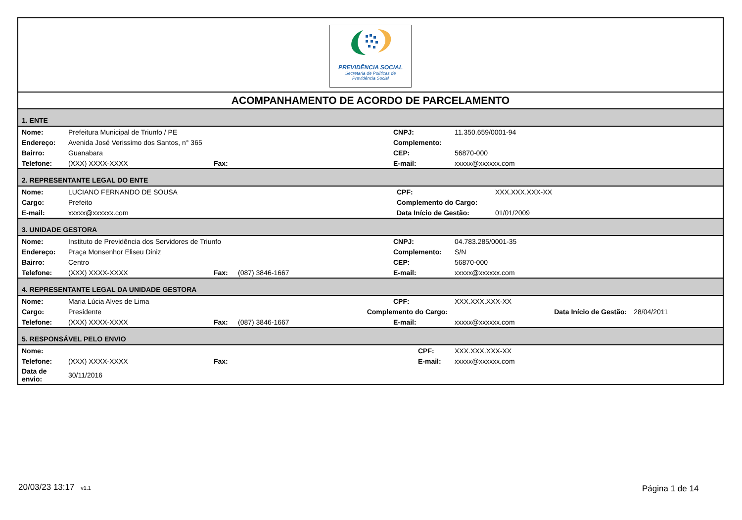PREVIDÊNCIA SOCIAL
Secretaria de Políticas de
Previdência Social
ACOMPANHAMENTO DE ACORDO DE PARCELAMENTO
1. ENTE
| Nome: | Prefeitura Municipal de Triunfo / PE | | | CNPJ: | 11.350.659/0001-94 |
| Endereço: | Avenida José Verissimo dos Santos, n° 365 | | | Complemento: | |
| Bairro: | Guanabara | | | CEP: | 56870-000 |
| Telefone: | (XXX) XXXX-XXXX | Fax: | | E-mail: | xxxxx@xxxxxx.com |
2. REPRESENTANTE LEGAL DO ENTE
| Nome: | LUCIANO FERNANDO DE SOUSA | CPF: | XXX.XXX.XXX-XX |
| Cargo: | Prefeito | Complemento do Cargo: | |
| E-mail: | xxxxx@xxxxxx.com | Data Início de Gestão: | 01/01/2009 |
3. UNIDADE GESTORA
| Nome: | Instituto de Previdência dos Servidores de Triunfo | | | CNPJ: | 04.783.285/0001-35 |
| Endereço: | Praça Monsenhor Eliseu Diniz | | | Complemento: | S/N |
| Bairro: | Centro | | | CEP: | 56870-000 |
| Telefone: | (XXX) XXXX-XXXX | Fax: | (087) 3846-1667 | E-mail: | xxxxx@xxxxxx.com |
4. REPRESENTANTE LEGAL DA UNIDADE GESTORA
| Nome: | Maria Lúcia Alves de Lima | | | CPF: | XXX.XXX.XXX-XX | | |
| Cargo: | Presidente | | Complemento do Cargo: | | | Data Início de Gestão: | 28/04/2011 |
| Telefone: | (XXX) XXXX-XXXX | Fax: | (087) 3846-1667 | E-mail: | xxxxx@xxxxxx.com | | |
5. RESPONSÁVEL PELO ENVIO
| Nome: | | | | CPF: | XXX.XXX.XXX-XX |
| Telefone: | (XXX) XXXX-XXXX | Fax: | | E-mail: | xxxxx@xxxxxx.com |
| Data de envio: | 30/11/2016 | | | | |
20/03/23 13:17 v1.1 Página 1 de 14